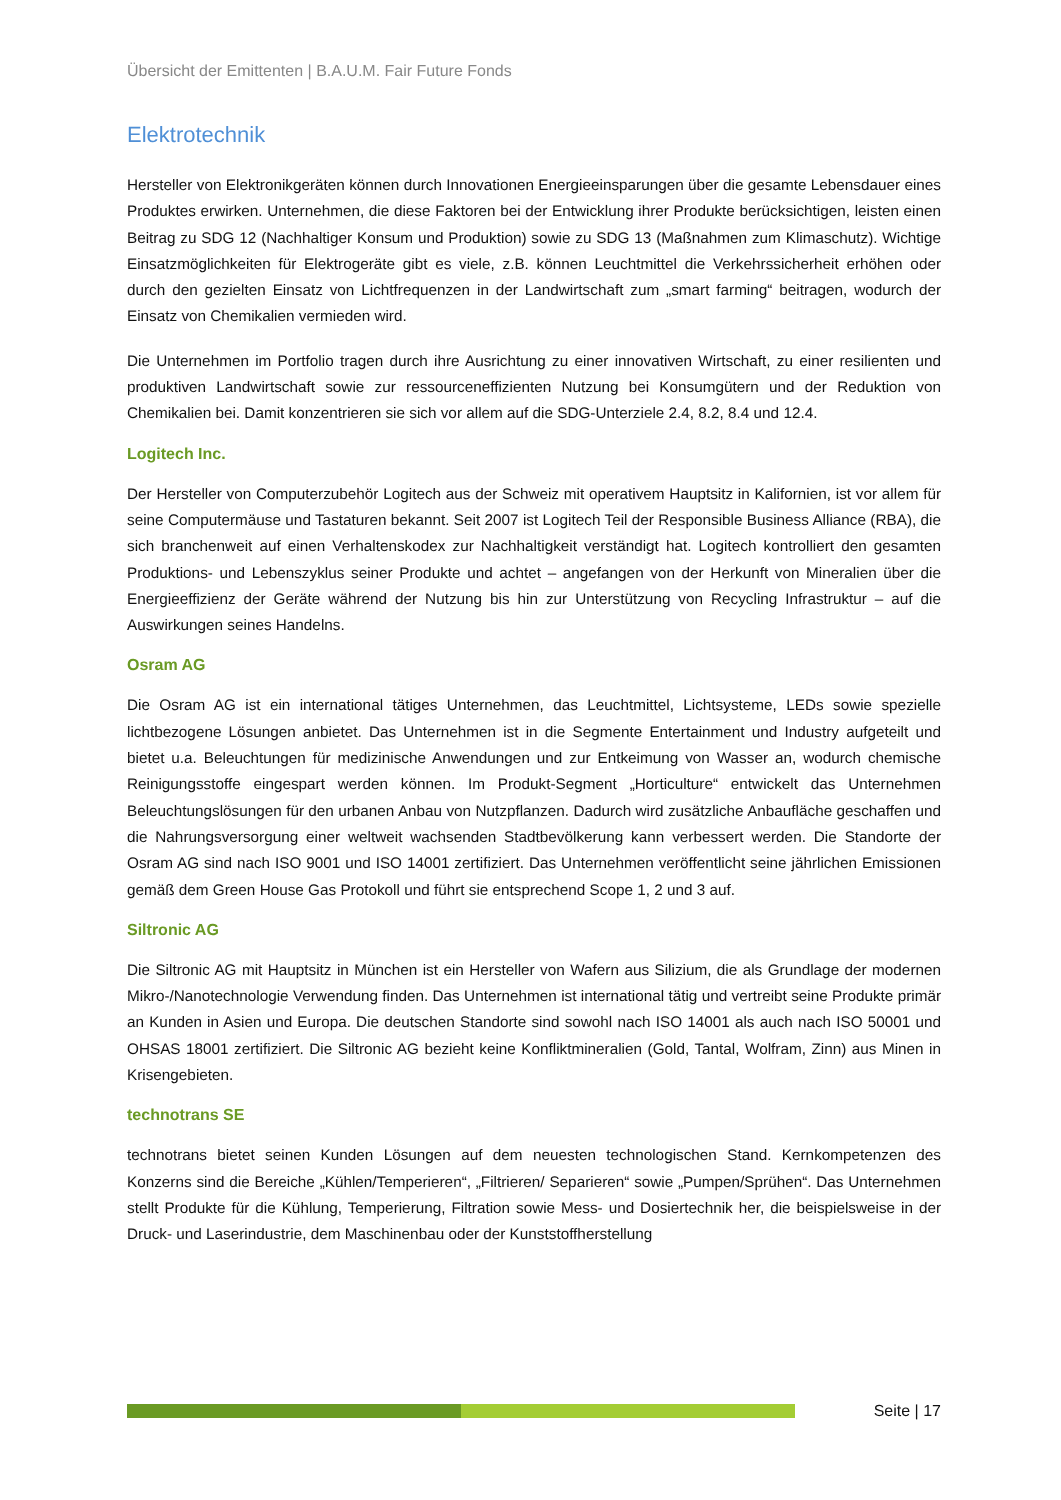Übersicht der Emittenten | B.A.U.M. Fair Future Fonds
Elektrotechnik
Hersteller von Elektronikgeräten können durch Innovationen Energieeinsparungen über die gesamte Lebensdauer eines Produktes erwirken. Unternehmen, die diese Faktoren bei der Entwicklung ihrer Produkte berücksichtigen, leisten einen Beitrag zu SDG 12 (Nachhaltiger Konsum und Produktion) sowie zu SDG 13 (Maßnahmen zum Klimaschutz). Wichtige Einsatzmöglichkeiten für Elektrogeräte gibt es viele, z.B. können Leuchtmittel die Verkehrssicherheit erhöhen oder durch den gezielten Einsatz von Lichtfrequenzen in der Landwirtschaft zum „smart farming“ beitragen, wodurch der Einsatz von Chemikalien vermieden wird.
Die Unternehmen im Portfolio tragen durch ihre Ausrichtung zu einer innovativen Wirtschaft, zu einer resilienten und produktiven Landwirtschaft sowie zur ressourceneffizienten Nutzung bei Konsumgütern und der Reduktion von Chemikalien bei. Damit konzentrieren sie sich vor allem auf die SDG-Unterziele 2.4, 8.2, 8.4 und 12.4.
Logitech Inc.
Der Hersteller von Computerzubehör Logitech aus der Schweiz mit operativem Hauptsitz in Kalifornien, ist vor allem für seine Computermäuse und Tastaturen bekannt. Seit 2007 ist Logitech Teil der Responsible Business Alliance (RBA), die sich branchenweit auf einen Verhaltenskodex zur Nachhaltigkeit verständigt hat. Logitech kontrolliert den gesamten Produktions- und Lebenszyklus seiner Produkte und achtet – angefangen von der Herkunft von Mineralien über die Energieeffizienz der Geräte während der Nutzung bis hin zur Unterstützung von Recycling Infrastruktur – auf die Auswirkungen seines Handelns.
Osram AG
Die Osram AG ist ein international tätiges Unternehmen, das Leuchtmittel, Lichtsysteme, LEDs sowie spezielle lichtbezogene Lösungen anbietet. Das Unternehmen ist in die Segmente Entertainment und Industry aufgeteilt und bietet u.a. Beleuchtungen für medizinische Anwendungen und zur Entkeimung von Wasser an, wodurch chemische Reinigungsstoffe eingespart werden können. Im Produkt-Segment „Horticulture“ entwickelt das Unternehmen Beleuchtungslösungen für den urbanen Anbau von Nutzpflanzen. Dadurch wird zusätzliche Anbaufläche geschaffen und die Nahrungsversorgung einer weltweit wachsenden Stadtbevölkerung kann verbessert werden. Die Standorte der Osram AG sind nach ISO 9001 und ISO 14001 zertifiziert. Das Unternehmen veröffentlicht seine jährlichen Emissionen gemäß dem Green House Gas Protokoll und führt sie entsprechend Scope 1, 2 und 3 auf.
Siltronic AG
Die Siltronic AG mit Hauptsitz in München ist ein Hersteller von Wafern aus Silizium, die als Grundlage der modernen Mikro-/Nanotechnologie Verwendung finden. Das Unternehmen ist international tätig und vertreibt seine Produkte primär an Kunden in Asien und Europa. Die deutschen Standorte sind sowohl nach ISO 14001 als auch nach ISO 50001 und OHSAS 18001 zertifiziert. Die Siltronic AG bezieht keine Konfliktmineralien (Gold, Tantal, Wolfram, Zinn) aus Minen in Krisengebieten.
technotrans SE
technotrans bietet seinen Kunden Lösungen auf dem neuesten technologischen Stand. Kernkompetenzen des Konzerns sind die Bereiche „Kühlen/Temperieren“, „Filtrieren/ Separieren“ sowie „Pumpen/Sprühen“. Das Unternehmen stellt Produkte für die Kühlung, Temperierung, Filtration sowie Mess- und Dosiertechnik her, die beispielsweise in der Druck- und Laserindustrie, dem Maschinenbau oder der Kunststoffherstellung
Seite | 17